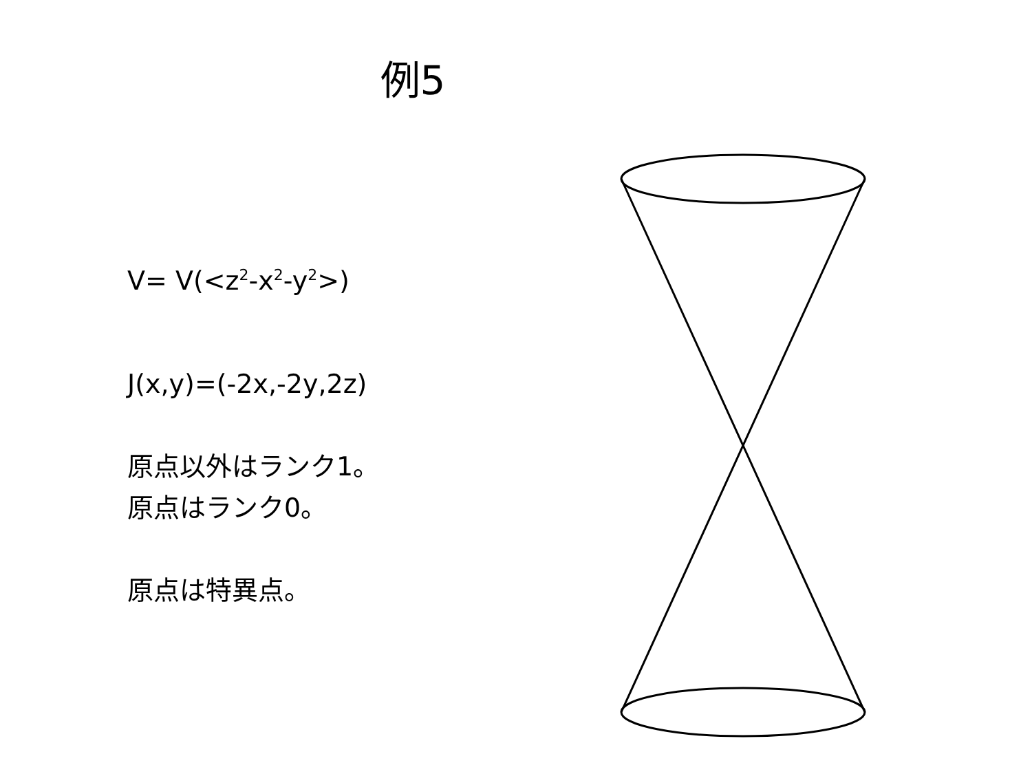例5
V= V(<z<sup>2</sup>-x<sup>2</sup>-y<sup>2</sup>>)
J(x,y)=(-2x,-2y,2z)
原点以外はランク1。
原点はランク0。
原点は特異点。